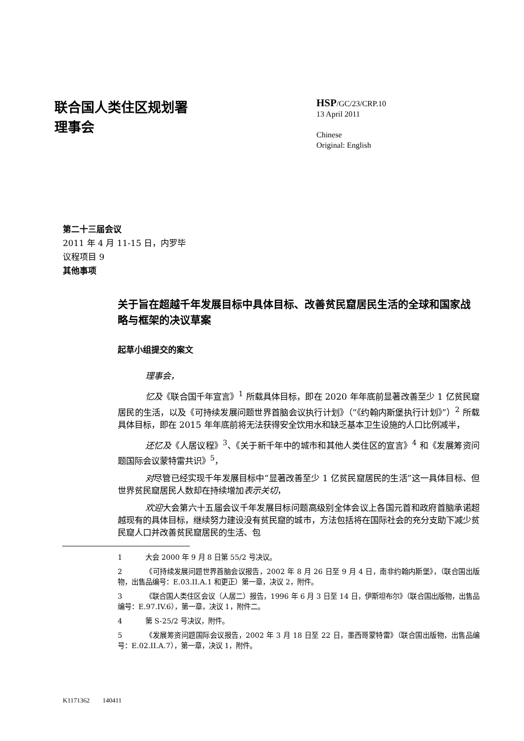联合国人类住区规划署
理事会
HSP/GC/23/CRP.10
13 April 2011
Chinese
Original: English
第二十三届会议
2011 年 4 月 11-15 日，内罗毕
议程项目 9
其他事项
关于旨在超越千年发展目标中具体目标、改善贫民窟居民生活的全球和国家战略与框架的决议草案
起草小组提交的案文
理事会，
忆及《联合国千年宣言》<sup>1</sup> 所载具体目标，即在 2020 年年底前显著改善至少 1 亿贫民窟居民的生活，以及《可持续发展问题世界首脑会议执行计划》（“《约翰内斯堡执行计划》”）<sup>2</sup> 所载具体目标，即在 2015 年年底前将无法获得安全饮用水和缺乏基本卫生设施的人口比例减半，
还忆及《人居议程》<sup>3</sup>、《关于新千年中的城市和其他人类住区的宣言》<sup>4</sup> 和《发展筹资问题国际会议蒙特雷共识》<sup>5</sup>，
对尽管已经实现千年发展目标中“显著改善至少 1 亿贫民窟居民的生活”这一具体目标、但世界贫民窟居民人数却在持续增加表示关切，
欢迎大会第六十五届会议千年发展目标问题高级别全体会议上各国元首和政府首脑承诺超越现有的具体目标，继续努力建设没有贫民窟的城市，方法包括将在国际社会的充分支助下减少贫民窟人口并改善贫民窟居民的生活、包
1 大会 2000 年 9 月 8 日第 55/2 号决议。
2 《可持续发展问题世界首脑会议报告，2002 年 8 月 26 日至 9 月 4 日，南非约翰内斯堡》，（联合国出版物，出售品编号：E.03.II.A.1 和更正）第一章，决议 2，附件。
3 《联合国人类住区会议（人居二）报告，1996 年 6 月 3 日至 14 日，伊斯坦布尔》（联合国出版物，出售品编号：E.97.IV.6），第一章，决议 1，附件二。
4 第 S-25/2 号决议，附件。
5 《发展筹资问题国际会议报告，2002 年 3 月 18 日至 22 日，墨西哥蒙特雷》（联合国出版物，出售品编号：E.02.II.A.7），第一章，决议 1，附件。
K1171362 140411